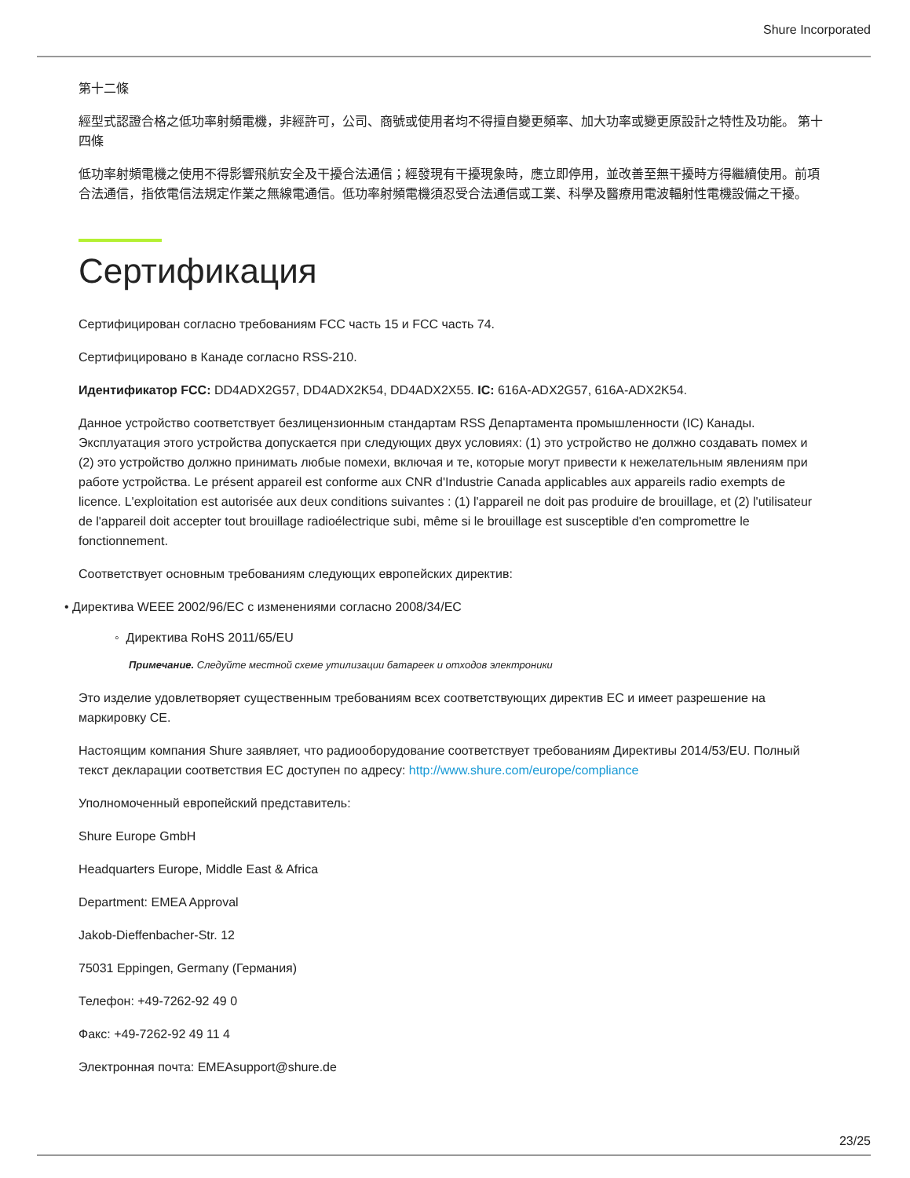Shure Incorporated
第十二條
經型式認證合格之低功率射頻電機，非經許可，公司、商號或使用者均不得擅自變更頻率、加大功率或變更原設計之特性及功能。 第十四條
低功率射頻電機之使用不得影響飛航安全及干擾合法通信；經發現有干擾現象時，應立即停用，並改善至無干擾時方得繼續使用。前項合法通信，指依電信法規定作業之無線電通信。低功率射頻電機須忍受合法通信或工業、科學及醫療用電波輻射性電機設備之干擾。
Сертификация
Сертифицирован согласно требованиям FCC часть 15 и FCC часть 74.
Сертифицировано в Канаде согласно RSS-210.
Идентификатор FCC: DD4ADX2G57, DD4ADX2K54, DD4ADX2X55. IC: 616A-ADX2G57, 616A-ADX2K54.
Данное устройство соответствует безлицензионным стандартам RSS Департамента промышленности (IC) Канады. Эксплуатация этого устройства допускается при следующих двух условиях: (1) это устройство не должно создавать помех и (2) это устройство должно принимать любые помехи, включая и те, которые могут привести к нежелательным явлениям при работе устройства. Le présent appareil est conforme aux CNR d'Industrie Canada applicables aux appareils radio exempts de licence. L'exploitation est autorisée aux deux conditions suivantes : (1) l'appareil ne doit pas produire de brouillage, et (2) l'utilisateur de l'appareil doit accepter tout brouillage radioélectrique subi, même si le brouillage est susceptible d'en compromettre le fonctionnement.
Соответствует основным требованиям следующих европейских директив:
• Директива WEEE 2002/96/EC с изменениями согласно 2008/34/EC
◦ Директива RoHS 2011/65/EU
Примечание. Следуйте местной схеме утилизации батареек и отходов электроники
Это изделие удовлетворяет существенным требованиям всех соответствующих директив ЕС и имеет разрешение на маркировку CE.
Настоящим компания Shure заявляет, что радиооборудование соответствует требованиям Директивы 2014/53/EU. Полный текст декларации соответствия ЕС доступен по адресу: http://www.shure.com/europe/compliance
Уполномоченный европейский представитель:
Shure Europe GmbH
Headquarters Europe, Middle East & Africa
Department: EMEA Approval
Jakob-Dieffenbacher-Str. 12
75031 Eppingen, Germany (Германия)
Телефон: +49-7262-92 49 0
Факс: +49-7262-92 49 11 4
Электронная почта: EMEAsupport@shure.de
23/25